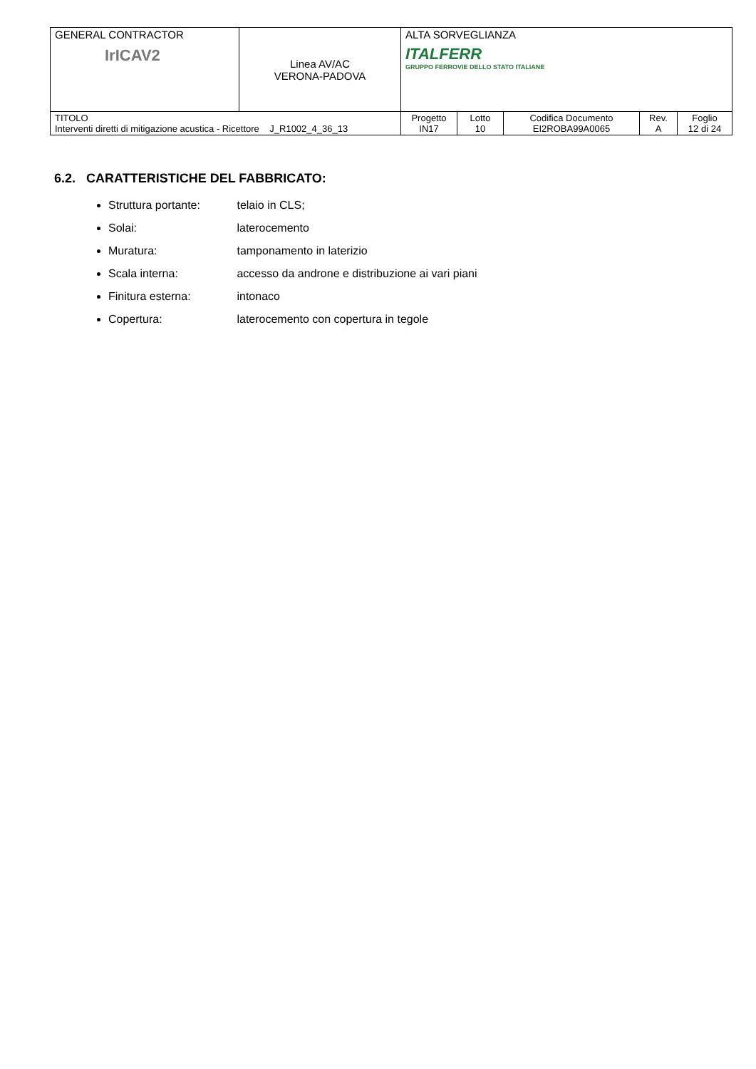| GENERAL CONTRACTOR IrICAV2 | Linea AV/AC VERONA-PADOVA | ALTA SORVEGLIANZA ITALFERR GRUPPO FERROVIE DELLO STATO ITALIANE | | | | |
| TITOLO Interventi diretti di mitigazione acustica - Ricettore J_R1002_4_36_13 | | Progetto IN17 | Lotto 10 | Codifica Documento EI2ROBA99A0065 | Rev. A | Foglio 12 di 24 |
6.2. CARATTERISTICHE DEL FABBRICATO:
Struttura portante: telaio in CLS;
Solai: laterocemento
Muratura: tamponamento in laterizio
Scala interna: accesso da androne e distribuzione ai vari piani
Finitura esterna: intonaco
Copertura: laterocemento con copertura in tegole